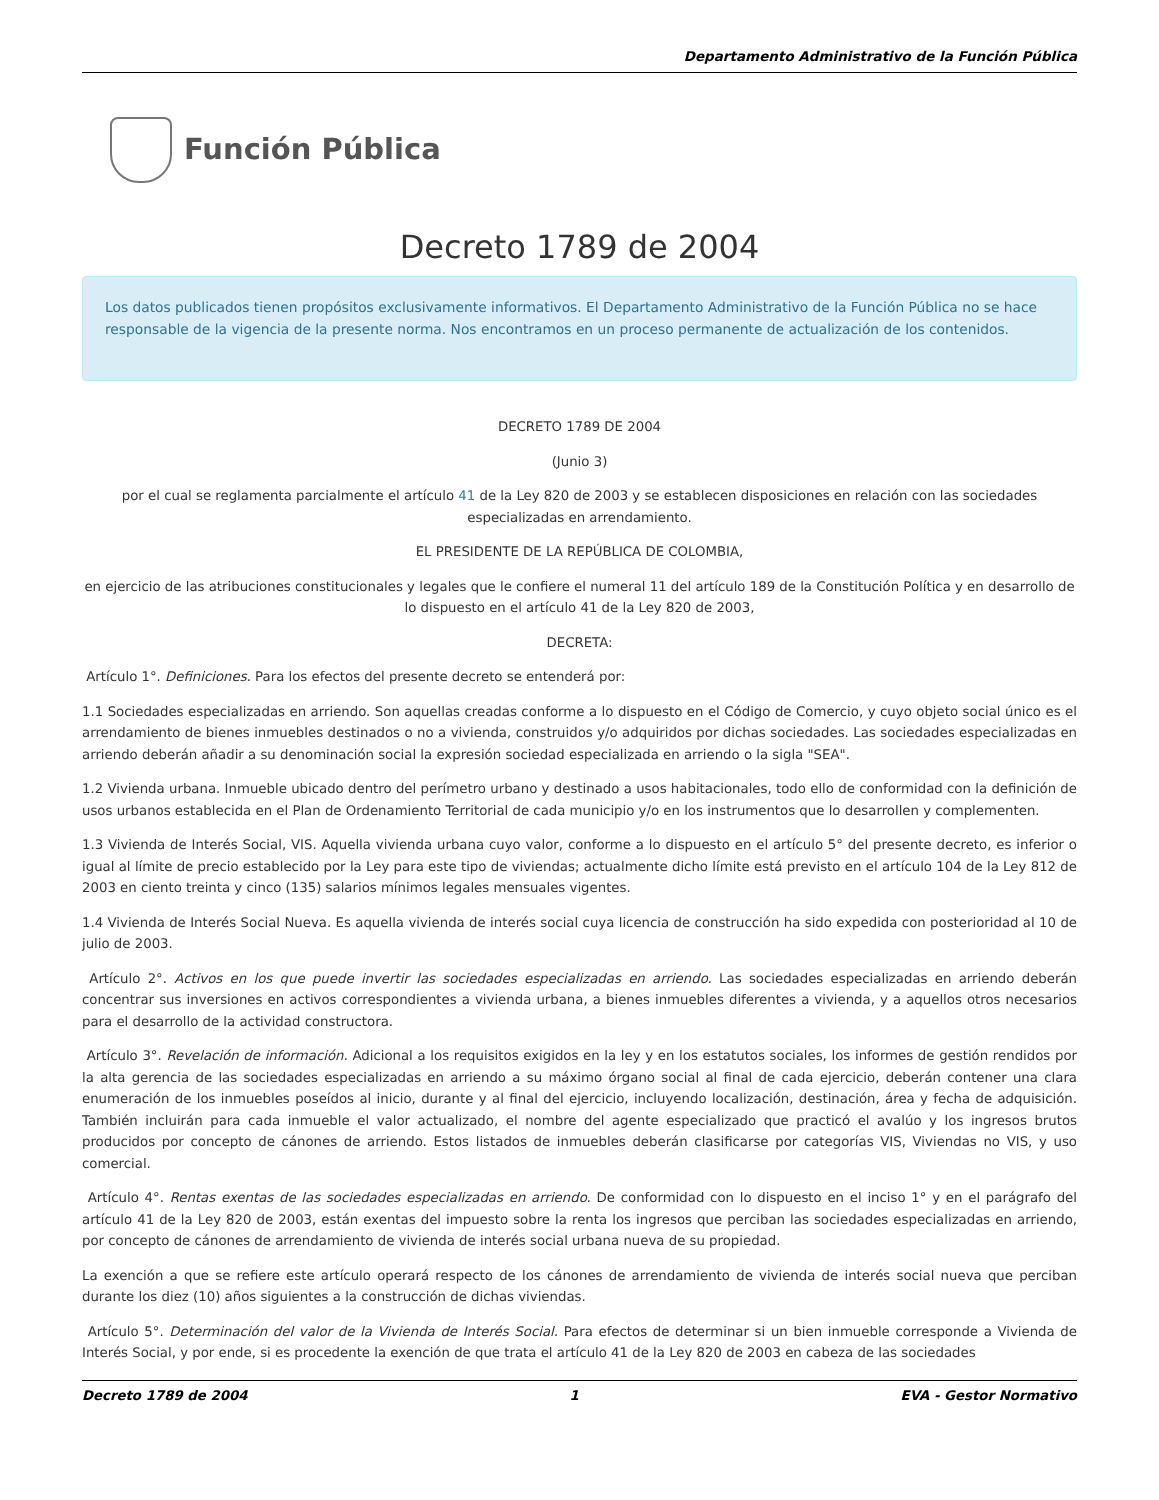Departamento Administrativo de la Función Pública
Función Pública
Decreto 1789 de 2004
Los datos publicados tienen propósitos exclusivamente informativos. El Departamento Administrativo de la Función Pública no se hace responsable de la vigencia de la presente norma. Nos encontramos en un proceso permanente de actualización de los contenidos.
DECRETO 1789 DE 2004
(Junio 3)
por el cual se reglamenta parcialmente el artículo 41 de la Ley 820 de 2003 y se establecen disposiciones en relación con las sociedades especializadas en arrendamiento.
EL PRESIDENTE DE LA REPÚBLICA DE COLOMBIA,
en ejercicio de las atribuciones constitucionales y legales que le confiere el numeral 11 del artículo 189 de la Constitución Política y en desarrollo de lo dispuesto en el artículo 41 de la Ley 820 de 2003,
DECRETA:
Artículo 1°. Definiciones. Para los efectos del presente decreto se entenderá por:
1.1 Sociedades especializadas en arriendo. Son aquellas creadas conforme a lo dispuesto en el Código de Comercio, y cuyo objeto social único es el arrendamiento de bienes inmuebles destinados o no a vivienda, construidos y/o adquiridos por dichas sociedades. Las sociedades especializadas en arriendo deberán añadir a su denominación social la expresión sociedad especializada en arriendo o la sigla "SEA".
1.2 Vivienda urbana. Inmueble ubicado dentro del perímetro urbano y destinado a usos habitacionales, todo ello de conformidad con la definición de usos urbanos establecida en el Plan de Ordenamiento Territorial de cada municipio y/o en los instrumentos que lo desarrollen y complementen.
1.3 Vivienda de Interés Social, VIS. Aquella vivienda urbana cuyo valor, conforme a lo dispuesto en el artículo 5° del presente decreto, es inferior o igual al límite de precio establecido por la Ley para este tipo de viviendas; actualmente dicho límite está previsto en el artículo 104 de la Ley 812 de 2003 en ciento treinta y cinco (135) salarios mínimos legales mensuales vigentes.
1.4 Vivienda de Interés Social Nueva. Es aquella vivienda de interés social cuya licencia de construcción ha sido expedida con posterioridad al 10 de julio de 2003.
Artículo 2°. Activos en los que puede invertir las sociedades especializadas en arriendo. Las sociedades especializadas en arriendo deberán concentrar sus inversiones en activos correspondientes a vivienda urbana, a bienes inmuebles diferentes a vivienda, y a aquellos otros necesarios para el desarrollo de la actividad constructora.
Artículo 3°. Revelación de información. Adicional a los requisitos exigidos en la ley y en los estatutos sociales, los informes de gestión rendidos por la alta gerencia de las sociedades especializadas en arriendo a su máximo órgano social al final de cada ejercicio, deberán contener una clara enumeración de los inmuebles poseídos al inicio, durante y al final del ejercicio, incluyendo localización, destinación, área y fecha de adquisición. También incluirán para cada inmueble el valor actualizado, el nombre del agente especializado que practicó el avalúo y los ingresos brutos producidos por concepto de cánones de arriendo. Estos listados de inmuebles deberán clasificarse por categorías VIS, Viviendas no VIS, y uso comercial.
Artículo 4°. Rentas exentas de las sociedades especializadas en arriendo. De conformidad con lo dispuesto en el inciso 1° y en el parágrafo del artículo 41 de la Ley 820 de 2003, están exentas del impuesto sobre la renta los ingresos que perciban las sociedades especializadas en arriendo, por concepto de cánones de arrendamiento de vivienda de interés social urbana nueva de su propiedad.
La exención a que se refiere este artículo operará respecto de los cánones de arrendamiento de vivienda de interés social nueva que perciban durante los diez (10) años siguientes a la construcción de dichas viviendas.
Artículo 5°. Determinación del valor de la Vivienda de Interés Social. Para efectos de determinar si un bien inmueble corresponde a Vivienda de Interés Social, y por ende, si es procedente la exención de que trata el artículo 41 de la Ley 820 de 2003 en cabeza de las sociedades
Decreto 1789 de 2004 1 EVA - Gestor Normativo